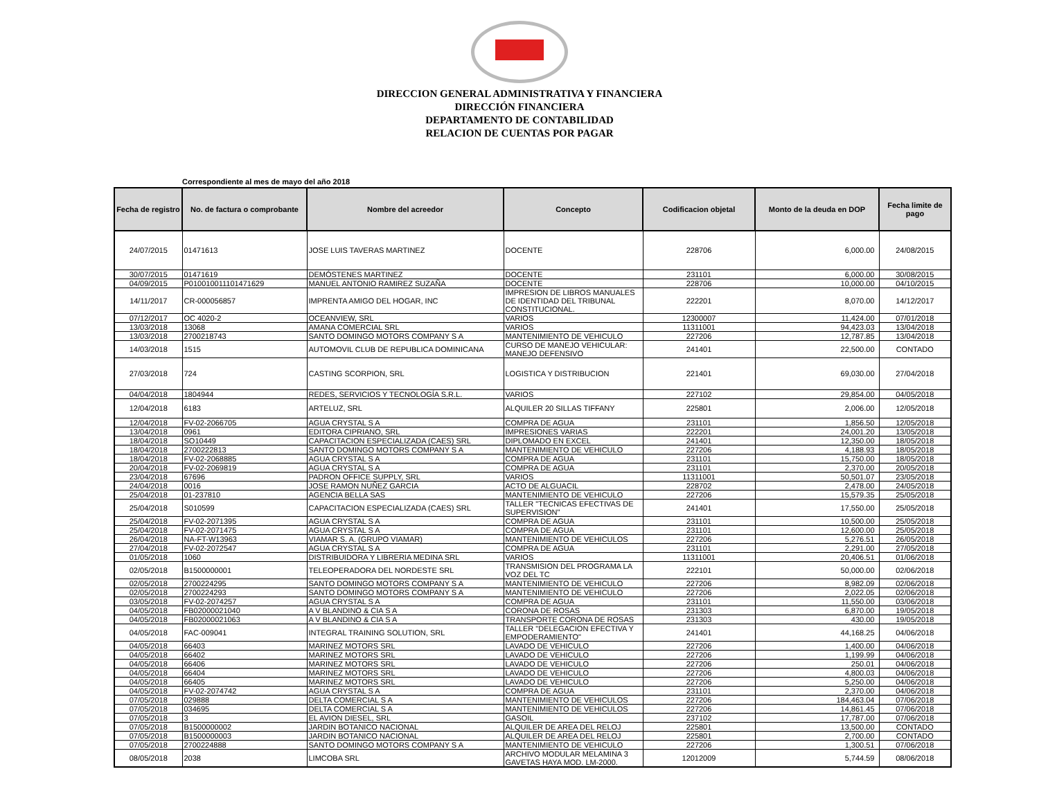DIRECCION GENERAL ADMINISTRATIVA Y FINANCIERA
DIRECCIÓN FINANCIERA
DEPARTAMENTO DE CONTABILIDAD
RELACION DE CUENTAS POR PAGAR
Correspondiente al mes de mayo del año 2018
| Fecha de registro | No. de factura o comprobante | Nombre del acreedor | Concepto | Codificacion objetal | Monto de la deuda en DOP | Fecha limite de pago |
| --- | --- | --- | --- | --- | --- | --- |
| 24/07/2015 | 01471613 | JOSE LUIS TAVERAS MARTINEZ | DOCENTE | 228706 | 6,000.00 | 24/08/2015 |
| 30/07/2015 | 01471619 | DEMÓSTENES MARTINEZ | DOCENTE | 231101 | 6,000.00 | 30/08/2015 |
| 04/09/2015 | P010010011101471629 | MANUEL ANTONIO RAMIREZ SUZAÑA | DOCENTE | 228706 | 10,000.00 | 04/10/2015 |
| 14/11/2017 | CR-000056857 | IMPRENTA AMIGO DEL HOGAR, INC | IMPRESION DE LIBROS MANUALES DE IDENTIDAD DEL TRIBUNAL CONSTITUCIONAL. | 222201 | 8,070.00 | 14/12/2017 |
| 07/12/2017 | OC 4020-2 | OCEANVIEW, SRL | VARIOS | 12300007 | 11,424.00 | 07/01/2018 |
| 13/03/2018 | 13068 | AMANA COMERCIAL SRL | VARIOS | 11311001 | 94,423.03 | 13/04/2018 |
| 13/03/2018 | 2700218743 | SANTO DOMINGO MOTORS COMPANY S A | MANTENIMIENTO DE VEHICULO | 227206 | 12,787.85 | 13/04/2018 |
| 14/03/2018 | 1515 | AUTOMOVIL CLUB DE REPUBLICA DOMINICANA | CURSO DE MANEJO VEHICULAR: MANEJO DEFENSIVO | 241401 | 22,500.00 | CONTADO |
| 27/03/2018 | 724 | CASTING SCORPION, SRL | LOGISTICA Y DISTRIBUCION | 221401 | 69,030.00 | 27/04/2018 |
| 04/04/2018 | 1804944 | REDES, SERVICIOS Y TECNOLOGÍA S.R.L. | VARIOS | 227102 | 29,854.00 | 04/05/2018 |
| 12/04/2018 | 6183 | ARTELUZ, SRL | ALQUILER 20 SILLAS TIFFANY | 225801 | 2,006.00 | 12/05/2018 |
| 12/04/2018 | FV-02-2066705 | AGUA CRYSTAL S A | COMPRA DE AGUA | 231101 | 1,856.50 | 12/05/2018 |
| 13/04/2018 | 0961 | EDITORA CIPRIANO, SRL | IMPRESIONES VARIAS | 222201 | 24,001.20 | 13/05/2018 |
| 18/04/2018 | SO10449 | CAPACITACION ESPECIALIZADA (CAES) SRL | DIPLOMADO EN EXCEL | 241401 | 12,350.00 | 18/05/2018 |
| 18/04/2018 | 2700222813 | SANTO DOMINGO MOTORS COMPANY S A | MANTENIMIENTO DE VEHICULO | 227206 | 4,188.93 | 18/05/2018 |
| 18/04/2018 | FV-02-2068885 | AGUA CRYSTAL S A | COMPRA DE AGUA | 231101 | 15,750.00 | 18/05/2018 |
| 20/04/2018 | FV-02-2069819 | AGUA CRYSTAL S A | COMPRA DE AGUA | 231101 | 2,370.00 | 20/05/2018 |
| 23/04/2018 | 67696 | PADRON OFFICE SUPPLY, SRL | VARIOS | 11311001 | 50,501.07 | 23/05/2018 |
| 24/04/2018 | 0016 | JOSE RAMON NUÑEZ GARCIA | ACTO DE ALGUACIL | 228702 | 2,478.00 | 24/05/2018 |
| 25/04/2018 | 01-237810 | AGENCIA BELLA SAS | MANTENIMIENTO DE VEHICULO | 227206 | 15,579.35 | 25/05/2018 |
| 25/04/2018 | S010599 | CAPACITACION ESPECIALIZADA (CAES) SRL | TALLER "TECNICAS EFECTIVAS DE SUPERVISION" | 241401 | 17,550.00 | 25/05/2018 |
| 25/04/2018 | FV-02-2071395 | AGUA CRYSTAL S A | COMPRA DE AGUA | 231101 | 10,500.00 | 25/05/2018 |
| 25/04/2018 | FV-02-2071475 | AGUA CRYSTAL S A | COMPRA DE AGUA | 231101 | 12,600.00 | 25/05/2018 |
| 26/04/2018 | NA-FT-W13963 | VIAMAR S. A. (GRUPO VIAMAR) | MANTENIMIENTO DE VEHICULOS | 227206 | 5,276.51 | 26/05/2018 |
| 27/04/2018 | FV-02-2072547 | AGUA CRYSTAL S A | COMPRA DE AGUA | 231101 | 2,291.00 | 27/05/2018 |
| 01/05/2018 | 1060 | DISTRIBUIDORA Y LIBRERIA MEDINA SRL | VARIOS | 11311001 | 20,406.51 | 01/06/2018 |
| 02/05/2018 | B1500000001 | TELEOPERADORA DEL NORDESTE SRL | TRANSMISION DEL PROGRAMA LA VOZ DEL TC | 222101 | 50,000.00 | 02/06/2018 |
| 02/05/2018 | 2700224295 | SANTO DOMINGO MOTORS COMPANY S A | MANTENIMIENTO DE VEHICULO | 227206 | 8,982.09 | 02/06/2018 |
| 02/05/2018 | 2700224293 | SANTO DOMINGO MOTORS COMPANY S A | MANTENIMIENTO DE VEHICULO | 227206 | 2,022.05 | 02/06/2018 |
| 03/05/2018 | FV-02-2074257 | AGUA CRYSTAL S A | COMPRA DE AGUA | 231101 | 11,550.00 | 03/06/2018 |
| 04/05/2018 | FB02000021040 | A V BLANDINO & CIA S A | CORONA DE ROSAS | 231303 | 6,870.00 | 19/05/2018 |
| 04/05/2018 | FB02000021063 | A V BLANDINO & CIA S A | TRANSPORTE CORONA DE ROSAS | 231303 | 430.00 | 19/05/2018 |
| 04/05/2018 | FAC-009041 | INTEGRAL TRAINING SOLUTION, SRL | TALLER "DELEGACION EFECTIVA Y EMPODERAMIENTO" | 241401 | 44,168.25 | 04/06/2018 |
| 04/05/2018 | 66403 | MARINEZ MOTORS SRL | LAVADO DE VEHICULO | 227206 | 1,400.00 | 04/06/2018 |
| 04/05/2018 | 66402 | MARINEZ MOTORS SRL | LAVADO DE VEHICULO | 227206 | 1,199.99 | 04/06/2018 |
| 04/05/2018 | 66406 | MARINEZ MOTORS SRL | LAVADO DE VEHICULO | 227206 | 250.01 | 04/06/2018 |
| 04/05/2018 | 66404 | MARINEZ MOTORS SRL | LAVADO DE VEHICULO | 227206 | 4,800.03 | 04/06/2018 |
| 04/05/2018 | 66405 | MARINEZ MOTORS SRL | LAVADO DE VEHICULO | 227206 | 5,250.00 | 04/06/2018 |
| 04/05/2018 | FV-02-2074742 | AGUA CRYSTAL S A | COMPRA DE AGUA | 231101 | 2,370.00 | 04/06/2018 |
| 07/05/2018 | 029888 | DELTA COMERCIAL S A | MANTENIMIENTO DE VEHICULOS | 227206 | 184,463.04 | 07/06/2018 |
| 07/05/2018 | 034695 | DELTA COMERCIAL S A | MANTENIMIENTO DE VEHICULOS | 227206 | 14,861.45 | 07/06/2018 |
| 07/05/2018 | 3 | EL AVION DIESEL, SRL | GASOIL | 237102 | 17,787.00 | 07/06/2018 |
| 07/05/2018 | B1500000002 | JARDIN BOTANICO NACIONAL | ALQUILER DE AREA DEL RELOJ | 225801 | 13,500.00 | CONTADO |
| 07/05/2018 | B1500000003 | JARDIN BOTANICO NACIONAL | ALQUILER DE AREA DEL RELOJ | 225801 | 2,700.00 | CONTADO |
| 07/05/2018 | 2700224888 | SANTO DOMINGO MOTORS COMPANY S A | MANTENIMIENTO DE VEHICULO | 227206 | 1,300.51 | 07/06/2018 |
| 08/05/2018 | 2038 | LIMCOBA SRL | ARCHIVO MODULAR MELAMINA 3 GAVETAS HAYA MOD. LM-2000. | 12012009 | 5,744.59 | 08/06/2018 |